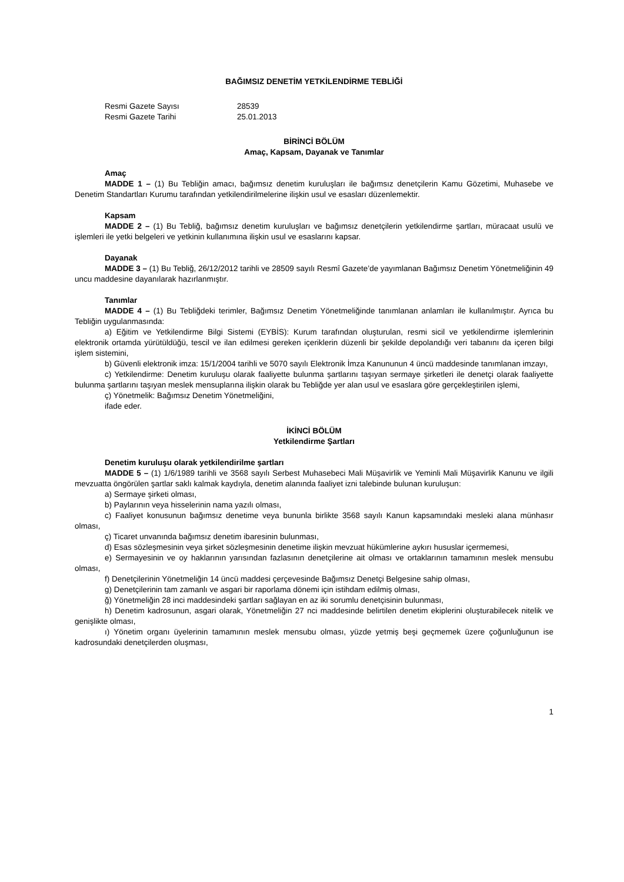BAĞIMSIZ DENETİM YETKİLENDİRME TEBLİĞİ
Resmi Gazete Sayısı 28539
Resmi Gazete Tarihi 25.01.2013
BİRİNCİ BÖLÜM
Amaç, Kapsam, Dayanak ve Tanımlar
Amaç
MADDE 1 – (1) Bu Tebliğin amacı, bağımsız denetim kuruluşları ile bağımsız denetçilerin Kamu Gözetimi, Muhasebe ve Denetim Standartları Kurumu tarafından yetkilendirilmelerine ilişkin usul ve esasları düzenlemektir.
Kapsam
MADDE 2 – (1) Bu Tebliğ, bağımsız denetim kuruluşları ve bağımsız denetçilerin yetkilendirme şartları, müracaat usulü ve işlemleri ile yetki belgeleri ve yetkinin kullanımına ilişkin usul ve esaslarını kapsar.
Dayanak
MADDE 3 – (1) Bu Tebliğ, 26/12/2012 tarihli ve 28509 sayılı Resmî Gazete’de yayımlanan Bağımsız Denetim Yönetmeliğinin 49 uncu maddesine dayanılarak hazırlanmıştır.
Tanımlar
MADDE 4 – (1) Bu Tebliğdeki terimler, Bağımsız Denetim Yönetmeliğinde tanımlanan anlamları ile kullanılmıştır. Ayrıca bu Tebliğin uygulanmasında:
a) Eğitim ve Yetkilendirme Bilgi Sistemi (EYBİS): Kurum tarafından oluşturulan, resmi sicil ve yetkilendirme işlemlerinin elektronik ortamda yürütüldüğü, tescil ve ilan edilmesi gereken içeriklerin düzenli bir şekilde depolandığı veri tabanını da içeren bilgi işlem sistemini,
b) Güvenli elektronik imza: 15/1/2004 tarihli ve 5070 sayılı Elektronik İmza Kanununun 4 üncü maddesinde tanımlanan imzayı,
c) Yetkilendirme: Denetim kuruluşu olarak faaliyette bulunma şartlarını taşıyan sermaye şirketleri ile denetçi olarak faaliyette bulunma şartlarını taşıyan meslek mensuplarına ilişkin olarak bu Tebliğde yer alan usul ve esaslara göre gerçekleştirilen işlemi,
ç) Yönetmelik: Bağımsız Denetim Yönetmeliğini,
ifade eder.
İKİNCİ BÖLÜM
Yetkilendirme Şartları
Denetim kuruluşu olarak yetkilendirilme şartları
MADDE 5 – (1) 1/6/1989 tarihli ve 3568 sayılı Serbest Muhasebeci Mali Müşavirlik ve Yeminli Mali Müşavirlik Kanunu ve ilgili mevzuatta öngörülen şartlar saklı kalmak kaydıyla, denetim alanında faaliyet izni talebinde bulunan kuruluşun:
a) Sermaye şirketi olması,
b) Paylarının veya hisselerinin nama yazılı olması,
c) Faaliyet konusunun bağımsız denetime veya bununla birlikte 3568 sayılı Kanun kapsamındaki mesleki alana münhasır olması,
ç) Ticaret unvanında bağımsız denetim ibaresinin bulunması,
d) Esas sözleşmesinin veya şirket sözleşmesinin denetime ilişkin mevzuat hükümlerine aykırı hususlar içermemesi,
e) Sermayesinin ve oy haklarının yarısından fazlasının denetçilerine ait olması ve ortaklarının tamamının meslek mensubu olması,
f) Denetçilerinin Yönetmeliğin 14 üncü maddesi çerçevesinde Bağımsız Denetçi Belgesine sahip olması,
g) Denetçilerinin tam zamanlı ve asgari bir raporlama dönemi için istihdam edilmiş olması,
ğ) Yönetmeliğin 28 inci maddesindeki şartları sağlayan en az iki sorumlu denetçisinin bulunması,
h) Denetim kadrosunun, asgari olarak, Yönetmeliğin 27 nci maddesinde belirtilen denetim ekiplerini oluşturabilecek nitelik ve genişlikte olması,
ı) Yönetim organı üyelerinin tamamının meslek mensubu olması, yüzde yetmiş beşi geçmemek üzere çoğunluğunun ise kadrosundaki denetçilerden oluşması,
1